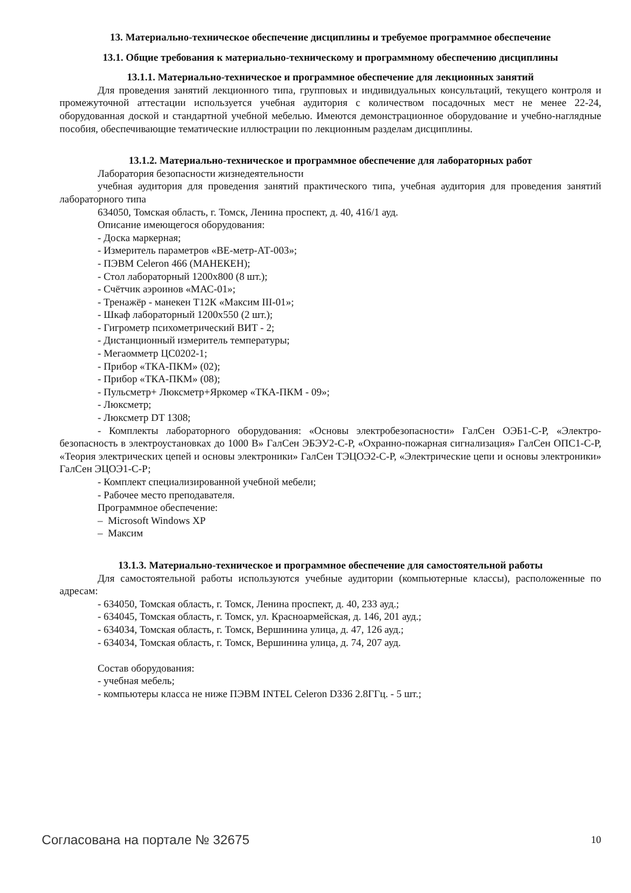13. Материально-техническое обеспечение дисциплины и требуемое программное обеспечение
13.1. Общие требования к материально-техническому и программному обеспечению дисциплины
13.1.1. Материально-техническое и программное обеспечение для лекционных занятий
Для проведения занятий лекционного типа, групповых и индивидуальных консультаций, текущего контроля и промежуточной аттестации используется учебная аудитория с количеством посадочных мест не менее 22-24, оборудованная доской и стандартной учебной мебелью. Имеются демонстрационное оборудование и учебно-наглядные пособия, обеспечивающие тематические иллюстрации по лекционным разделам дисциплины.
13.1.2. Материально-техническое и программное обеспечение для лабораторных работ
Лаборатория безопасности жизнедеятельности
учебная аудитория для проведения занятий практического типа, учебная аудитория для проведения занятий лабораторного типа
634050, Томская область, г. Томск, Ленина проспект, д. 40, 416/1 ауд.
Описание имеющегося оборудования:
- Доска маркерная;
- Измеритель параметров «ВЕ-метр-АТ-003»;
- ПЭВМ Celeron 466 (МАНЕКЕН);
- Стол лабораторный 1200x800 (8 шт.);
- Счётчик аэроинов «МАС-01»;
- Тренажёр - манекен Т12К «Максим III-01»;
- Шкаф лабораторный 1200x550 (2 шт.);
- Гигрометр психометрический ВИТ - 2;
- Дистанционный измеритель температуры;
- Мегаомметр ЦС0202-1;
- Прибор «ТКА-ПКМ» (02);
- Прибор «ТКА-ПКМ» (08);
- Пульсметр+ Люксметр+Яркомер «ТКА-ПКМ - 09»;
- Люксметр;
- Люксметр DT 1308;
- Комплекты лабораторного оборудования: «Основы электробезопасности» ГалСен ОЭБ1-С-Р, «Электро-безопасность в электроустановках до 1000 В» ГалСен ЭБЭУ2-С-Р, «Охранно-пожарная сигнализация» ГалСен ОПС1-С-Р, «Теория электрических цепей и основы электроники» ГалСен ТЭЦОЭ2-С-Р, «Электрические цепи и основы электроники» ГалСен ЭЦОЭ1-С-Р;
- Комплект специализированной учебной мебели;
- Рабочее место преподавателя.
Программное обеспечение:
– Microsoft Windows XP
– Максим
13.1.3. Материально-техническое и программное обеспечение для самостоятельной работы
Для самостоятельной работы используются учебные аудитории (компьютерные классы), расположенные по адресам:
- 634050, Томская область, г. Томск, Ленина проспект, д. 40, 233 ауд.;
- 634045, Томская область, г. Томск, ул. Красноармейская, д. 146, 201 ауд.;
- 634034, Томская область, г. Томск, Вершинина улица, д. 47, 126 ауд.;
- 634034, Томская область, г. Томск, Вершинина улица, д. 74, 207 ауд.
Состав оборудования:
- учебная мебель;
- компьютеры класса не ниже ПЭВМ INTEL Celeron D336 2.8ГГц. - 5 шт.;
Согласована на портале № 32675 10